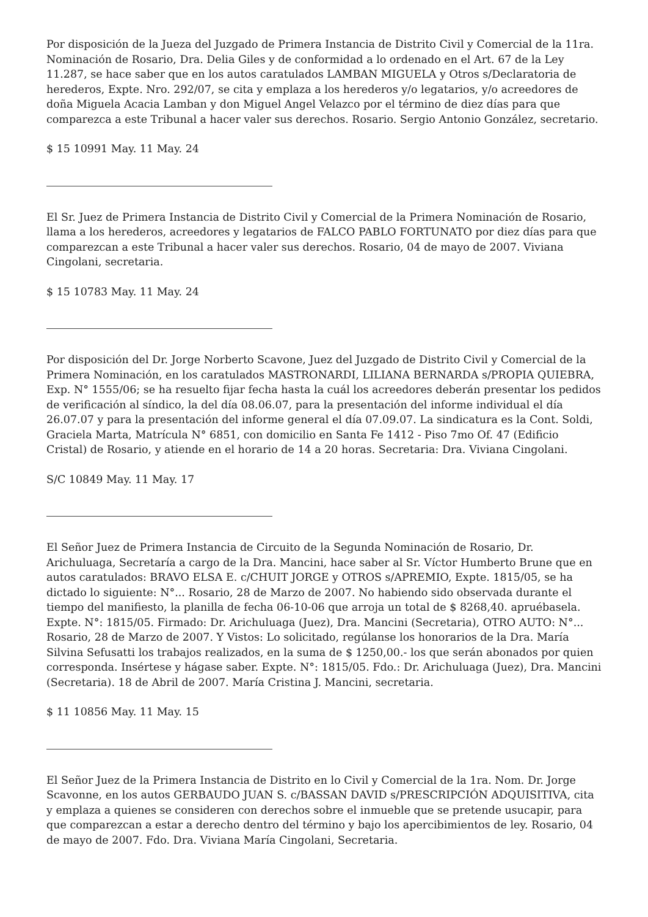Por disposición de la Jueza del Juzgado de Primera Instancia de Distrito Civil y Comercial de la 11ra. Nominación de Rosario, Dra. Delia Giles y de conformidad a lo ordenado en el Art. 67 de la Ley 11.287, se hace saber que en los autos caratulados LAMBAN MIGUELA y Otros s/Declaratoria de herederos, Expte. Nro. 292/07, se cita y emplaza a los herederos y/o legatarios, y/o acreedores de doña Miguela Acacia Lamban y don Miguel Angel Velazco por el término de diez días para que comparezca a este Tribunal a hacer valer sus derechos. Rosario. Sergio Antonio González, secretario.
$ 15 10991 May. 11 May. 24
El Sr. Juez de Primera Instancia de Distrito Civil y Comercial de la Primera Nominación de Rosario, llama a los herederos, acreedores y legatarios de FALCO PABLO FORTUNATO por diez días para que comparezcan a este Tribunal a hacer valer sus derechos. Rosario, 04 de mayo de 2007. Viviana Cingolani, secretaria.
$ 15 10783 May. 11 May. 24
Por disposición del Dr. Jorge Norberto Scavone, Juez del Juzgado de Distrito Civil y Comercial de la Primera Nominación, en los caratulados MASTRONARDI, LILIANA BERNARDA s/PROPIA QUIEBRA, Exp. N° 1555/06; se ha resuelto fijar fecha hasta la cuál los acreedores deberán presentar los pedidos de verificación al síndico, la del día 08.06.07, para la presentación del informe individual el día 26.07.07 y para la presentación del informe general el día 07.09.07. La sindicatura es la Cont. Soldi, Graciela Marta, Matrícula N° 6851, con domicilio en Santa Fe 1412 - Piso 7mo Of. 47 (Edificio Cristal) de Rosario, y atiende en el horario de 14 a 20 horas. Secretaria: Dra. Viviana Cingolani.
S/C 10849 May. 11 May. 17
El Señor Juez de Primera Instancia de Circuito de la Segunda Nominación de Rosario, Dr. Arichuluaga, Secretaría a cargo de la Dra. Mancini, hace saber al Sr. Víctor Humberto Brune que en autos caratulados: BRAVO ELSA E. c/CHUIT JORGE y OTROS s/APREMIO, Expte. 1815/05, se ha dictado lo siguiente: N°... Rosario, 28 de Marzo de 2007. No habiendo sido observada durante el tiempo del manifiesto, la planilla de fecha 06-10-06 que arroja un total de $ 8268,40. apruébasela. Expte. N°: 1815/05. Firmado: Dr. Arichuluaga (Juez), Dra. Mancini (Secretaria), OTRO AUTO: N°... Rosario, 28 de Marzo de 2007. Y Vistos: Lo solicitado, regúlanse los honorarios de la Dra. María Silvina Sefusatti los trabajos realizados, en la suma de $ 1250,00.- los que serán abonados por quien corresponda. Insértese y hágase saber. Expte. N°: 1815/05. Fdo.: Dr. Arichuluaga (Juez), Dra. Mancini (Secretaria). 18 de Abril de 2007. María Cristina J. Mancini, secretaria.
$ 11 10856 May. 11 May. 15
El Señor Juez de la Primera Instancia de Distrito en lo Civil y Comercial de la 1ra. Nom. Dr. Jorge Scavonne, en los autos GERBAUDO JUAN S. c/BASSAN DAVID s/PRESCRIPCIÓN ADQUISITIVA, cita y emplaza a quienes se consideren con derechos sobre el inmueble que se pretende usucapir, para que comparezcan a estar a derecho dentro del término y bajo los apercibimientos de ley. Rosario, 04 de mayo de 2007. Fdo. Dra. Viviana María Cingolani, Secretaria.